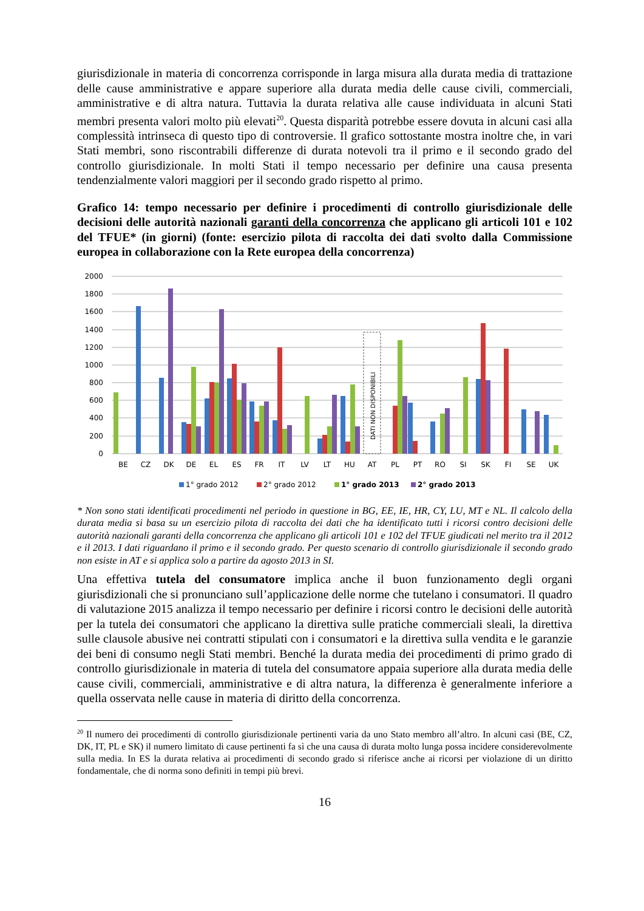giurisdizionale in materia di concorrenza corrisponde in larga misura alla durata media di trattazione delle cause amministrative e appare superiore alla durata media delle cause civili, commerciali, amministrative e di altra natura. Tuttavia la durata relativa alle cause individuata in alcuni Stati membri presenta valori molto più elevati<sup>20</sup>. Questa disparità potrebbe essere dovuta in alcuni casi alla complessità intrinseca di questo tipo di controversie. Il grafico sottostante mostra inoltre che, in vari Stati membri, sono riscontrabili differenze di durata notevoli tra il primo e il secondo grado del controllo giurisdizionale. In molti Stati il tempo necessario per definire una causa presenta tendenzialmente valori maggiori per il secondo grado rispetto al primo.
Grafico 14: tempo necessario per definire i procedimenti di controllo giurisdizionale delle decisioni delle autorità nazionali garanti della concorrenza che applicano gli articoli 101 e 102 del TFUE* (in giorni) (fonte: esercizio pilota di raccolta dei dati svolto dalla Commissione europea in collaborazione con la Rete europea della concorrenza)
2000
1800
1600
1400
1200
1000
800
600
400
200
0
DATI NON DISPONIBILI
BE
CZ
DK
DE
EL
ES
FR
IT
LV
LT
HU
AT
PL
PT
RO
SI
SK
FI
SE
UK
1° grado 2012
2° grado 2012
1° grado 2013
2° grado 2013
* Non sono stati identificati procedimenti nel periodo in questione in BG, EE, IE, HR, CY, LU, MT e NL. Il calcolo della durata media si basa su un esercizio pilota di raccolta dei dati che ha identificato tutti i ricorsi contro decisioni delle autorità nazionali garanti della concorrenza che applicano gli articoli 101 e 102 del TFUE giudicati nel merito tra il 2012 e il 2013. I dati riguardano il primo e il secondo grado. Per questo scenario di controllo giurisdizionale il secondo grado non esiste in AT e si applica solo a partire da agosto 2013 in SI.
Una effettiva tutela del consumatore implica anche il buon funzionamento degli organi giurisdizionali che si pronunciano sull’applicazione delle norme che tutelano i consumatori. Il quadro di valutazione 2015 analizza il tempo necessario per definire i ricorsi contro le decisioni delle autorità per la tutela dei consumatori che applicano la direttiva sulle pratiche commerciali sleali, la direttiva sulle clausole abusive nei contratti stipulati con i consumatori e la direttiva sulla vendita e le garanzie dei beni di consumo negli Stati membri. Benché la durata media dei procedimenti di primo grado di controllo giurisdizionale in materia di tutela del consumatore appaia superiore alla durata media delle cause civili, commerciali, amministrative e di altra natura, la differenza è generalmente inferiore a quella osservata nelle cause in materia di diritto della concorrenza.
<sup>20</sup> Il numero dei procedimenti di controllo giurisdizionale pertinenti varia da uno Stato membro all’altro. In alcuni casi (BE, CZ, DK, IT, PL e SK) il numero limitato di cause pertinenti fa sì che una causa di durata molto lunga possa incidere considerevolmente sulla media. In ES la durata relativa ai procedimenti di secondo grado si riferisce anche ai ricorsi per violazione di un diritto fondamentale, che di norma sono definiti in tempi più brevi.
16